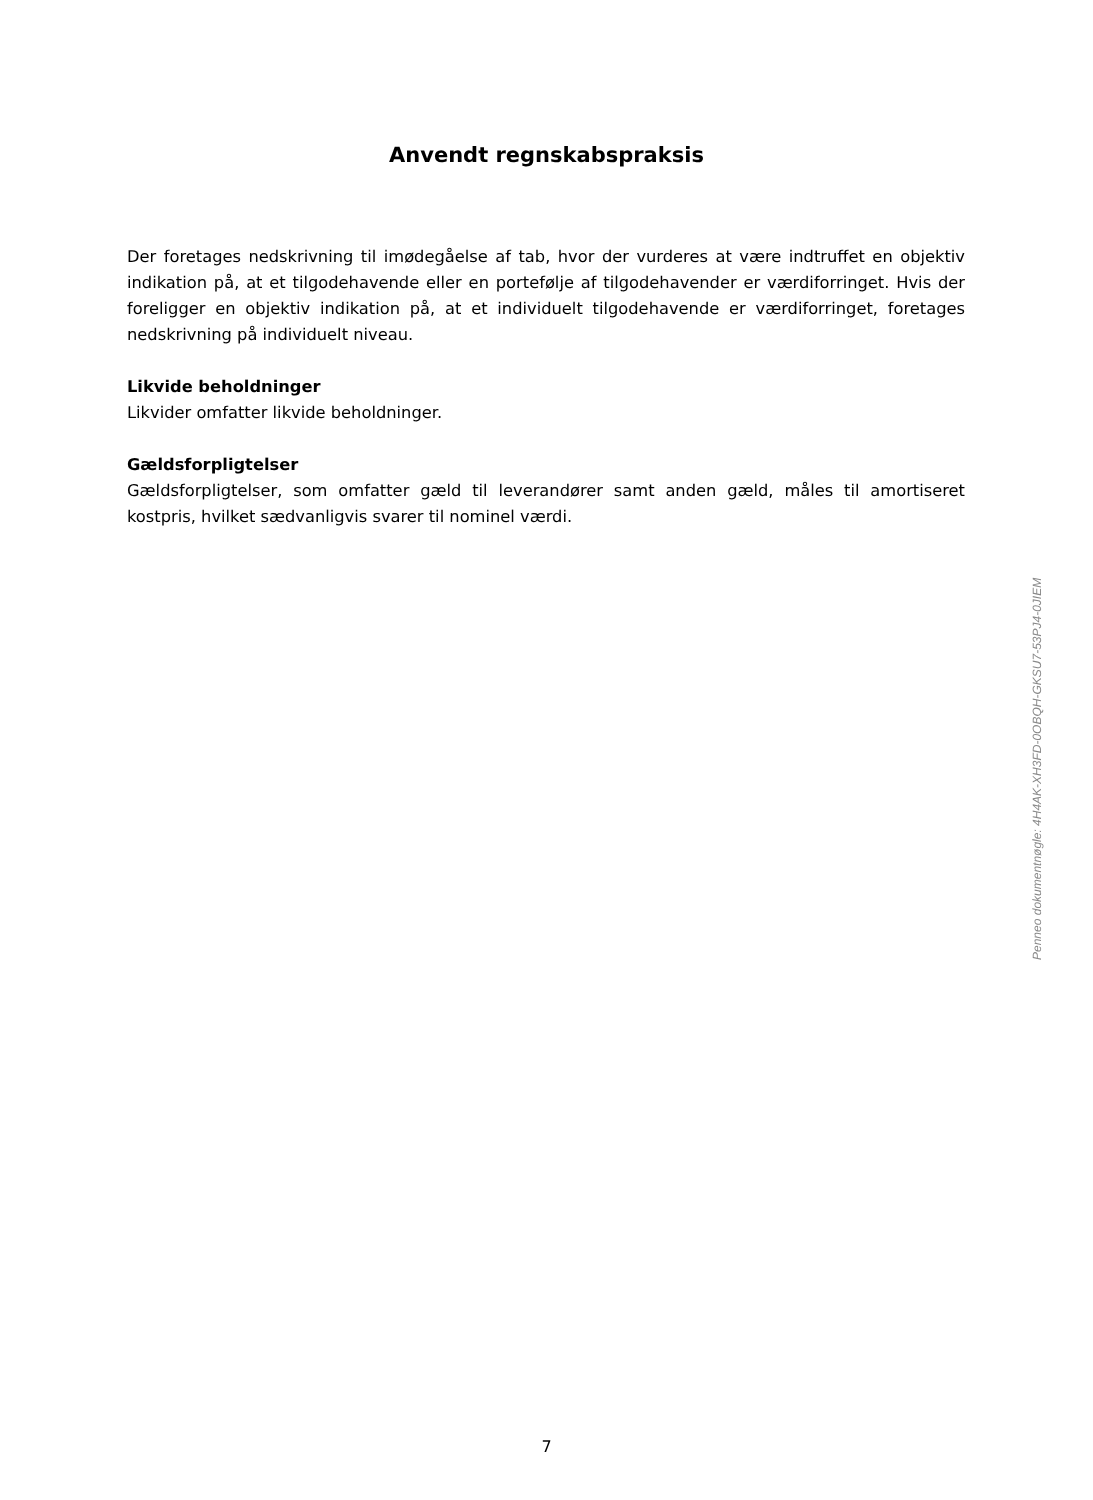Anvendt regnskabspraksis
Der foretages nedskrivning til imødegåelse af tab, hvor der vurderes at være indtruffet en objektiv indikation på, at et tilgodehavende eller en portefølje af tilgodehavender er værdiforringet. Hvis der foreligger en objektiv indikation på, at et individuelt tilgodehavende er værdiforringet, foretages nedskrivning på individuelt niveau.
Likvide beholdninger
Likvider omfatter likvide beholdninger.
Gældsforpligtelser
Gældsforpligtelser, som omfatter gæld til leverandører samt anden gæld, måles til amortiseret kostpris, hvilket sædvanligvis svarer til nominel værdi.
Penneo dokumentnøgle: 4H4AK-XH3FD-0OBQH-GKSU7-53PJ4-0JIEM
7